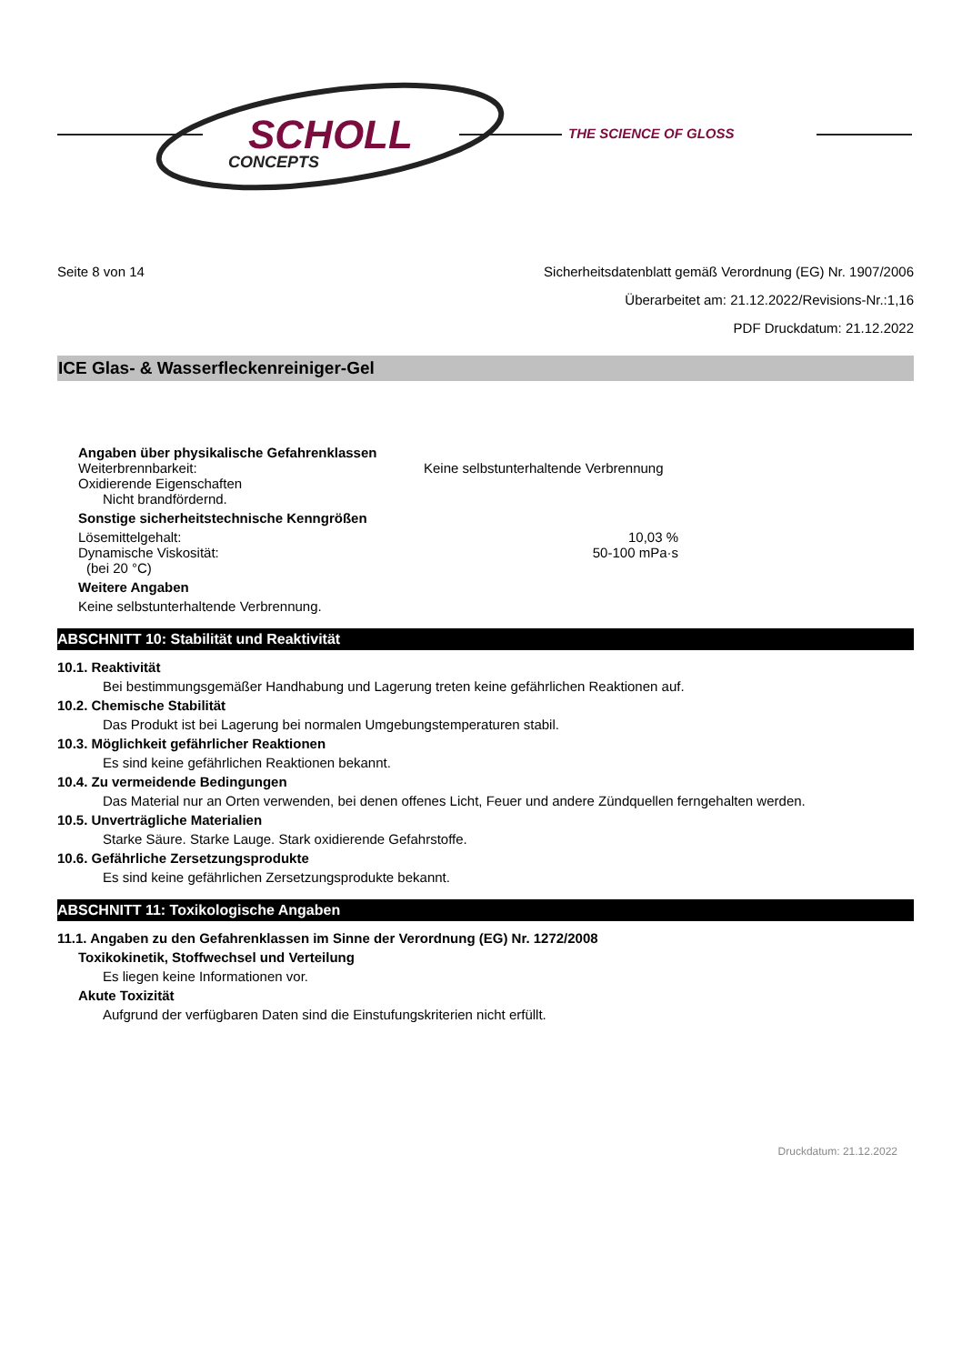SCHOLL
CONCEPTS
THE SCIENCE OF GLOSS
Seite 8 von 14 Sicherheitsdatenblatt gemäß Verordnung (EG) Nr. 1907/2006
Überarbeitet am: 21.12.2022/Revisions-Nr.:1,16
PDF Druckdatum: 21.12.2022
ICE Glas- & Wasserfleckenreiniger-Gel
Angaben über physikalische Gefahrenklassen
Weiterbrennbarkeit: Keine selbstunterhaltende Verbrennung
Oxidierende Eigenschaften
Nicht brandfördernd.
Sonstige sicherheitstechnische Kenngrößen
Lösemittelgehalt: 10,03 %
Dynamische Viskosität: 50-100 mPa·s
(bei 20 °C)
Weitere Angaben
Keine selbstunterhaltende Verbrennung.
ABSCHNITT 10: Stabilität und Reaktivität
10.1. Reaktivität
Bei bestimmungsgemäßer Handhabung und Lagerung treten keine gefährlichen Reaktionen auf.
10.2. Chemische Stabilität
Das Produkt ist bei Lagerung bei normalen Umgebungstemperaturen stabil.
10.3. Möglichkeit gefährlicher Reaktionen
Es sind keine gefährlichen Reaktionen bekannt.
10.4. Zu vermeidende Bedingungen
Das Material nur an Orten verwenden, bei denen offenes Licht, Feuer und andere Zündquellen ferngehalten werden.
10.5. Unverträgliche Materialien
Starke Säure. Starke Lauge. Stark oxidierende Gefahrstoffe.
10.6. Gefährliche Zersetzungsprodukte
Es sind keine gefährlichen Zersetzungsprodukte bekannt.
ABSCHNITT 11: Toxikologische Angaben
11.1. Angaben zu den Gefahrenklassen im Sinne der Verordnung (EG) Nr. 1272/2008
Toxikokinetik, Stoffwechsel und Verteilung
Es liegen keine Informationen vor.
Akute Toxizität
Aufgrund der verfügbaren Daten sind die Einstufungskriterien nicht erfüllt.
Druckdatum: 21.12.2022